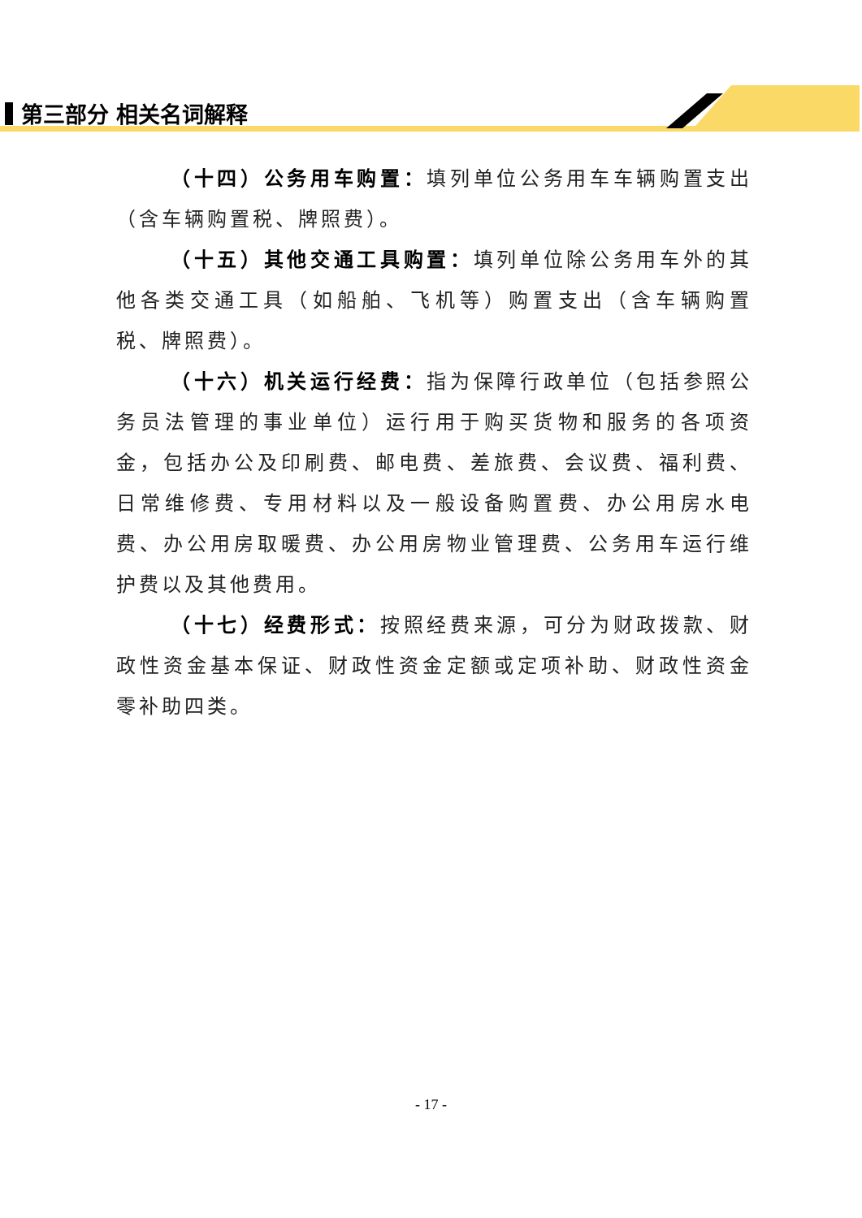第三部分 相关名词解释
（十四）公务用车购置：填列单位公务用车车辆购置支出（含车辆购置税、牌照费）。
（十五）其他交通工具购置：填列单位除公务用车外的其他各类交通工具（如船舶、飞机等）购置支出（含车辆购置税、牌照费）。
（十六）机关运行经费：指为保障行政单位（包括参照公务员法管理的事业单位）运行用于购买货物和服务的各项资金，包括办公及印刷费、邮电费、差旅费、会议费、福利费、日常维修费、专用材料以及一般设备购置费、办公用房水电费、办公用房取暖费、办公用房物业管理费、公务用车运行维护费以及其他费用。
（十七）经费形式：按照经费来源，可分为财政拨款、财政性资金基本保证、财政性资金定额或定项补助、财政性资金零补助四类。
- 17 -